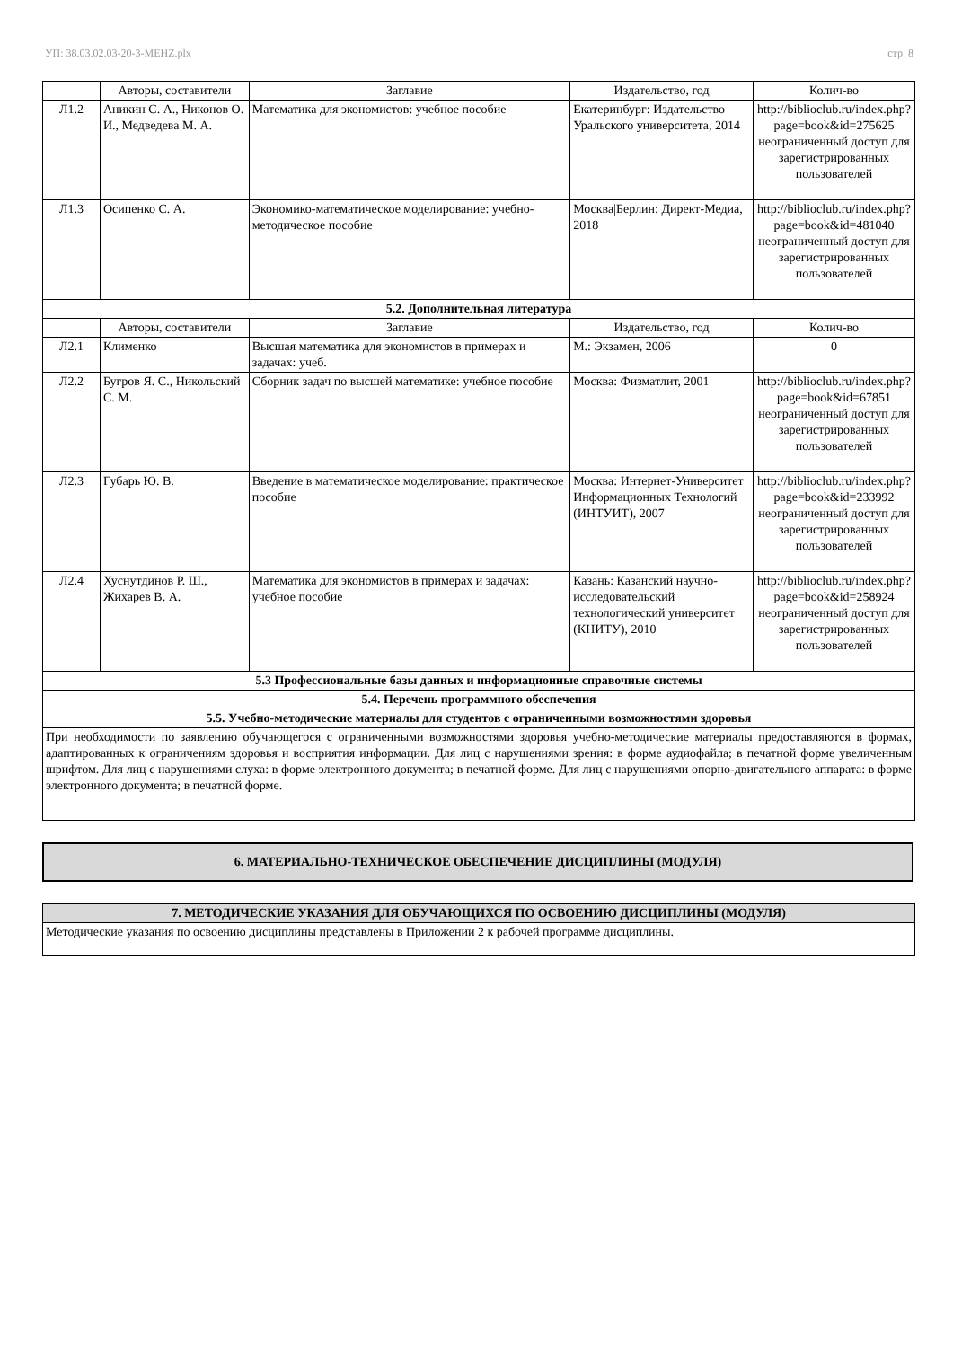УП: 38.03.02.03-20-3-МЕНZ.plx стр. 8
| | Авторы, составители | Заглавие | Издательство, год | Колич-во |
| --- | --- | --- | --- | --- |
| Л1.2 | Аникин С. А., Никонов О. И., Медведева М. А. | Математика для экономистов: учебное пособие | Екатеринбург: Издательство Уральского университета, 2014 | http://biblioclub.ru/index.php?page=book&id=275625 неограниченный доступ для зарегистрированных пользователей |
| Л1.3 | Осипенко С. А. | Экономико-математическое моделирование: учебно-методическое пособие | Москва/Берлин: Директ-Медиа, 2018 | http://biblioclub.ru/index.php?page=book&id=481040 неограниченный доступ для зарегистрированных пользователей |
| 5.2. Дополнительная литература | | | | |
| | Авторы, составители | Заглавие | Издательство, год | Колич-во |
| Л2.1 | Клименко | Высшая математика для экономистов в примерах и задачах: учеб. | М.: Экзамен, 2006 | 0 |
| Л2.2 | Бугров Я. С., Никольский С. М. | Сборник задач по высшей математике: учебное пособие | Москва: Физматлит, 2001 | http://biblioclub.ru/index.php?page=book&id=67851 неограниченный доступ для зарегистрированных пользователей |
| Л2.3 | Губарь Ю. В. | Введение в математическое моделирование: практическое пособие | Москва: Интернет-Университет Информационных Технологий (ИНТУИТ), 2007 | http://biblioclub.ru/index.php?page=book&id=233992 неограниченный доступ для зарегистрированных пользователей |
| Л2.4 | Хуснутдинов Р. Ш., Жихарев В. А. | Математика для экономистов в примерах и задачах: учебное пособие | Казань: Казанский научно-исследовательский технологический университет (КНИТУ), 2010 | http://biblioclub.ru/index.php?page=book&id=258924 неограниченный доступ для зарегистрированных пользователей |
| 5.3 Профессиональные базы данных и информационные справочные системы | | | | |
| 5.4. Перечень программного обеспечения | | | | |
| 5.5. Учебно-методические материалы для студентов с ограниченными возможностями здоровья | | | | |
| При необходимости по заявлению обучающегося с ограниченными возможностями здоровья учебно-методические материалы предоставляются в формах, адаптированных к ограничениям здоровья и восприятия информации. Для лиц с нарушениями зрения: в форме аудиофайла; в печатной форме увеличенным шрифтом. Для лиц с нарушениями слуха: в форме электронного документа; в печатной форме. Для лиц с нарушениями опорно-двигательного аппарата: в форме электронного документа; в печатной форме. | | | | |
6. МАТЕРИАЛЬНО-ТЕХНИЧЕСКОЕ ОБЕСПЕЧЕНИЕ ДИСЦИПЛИНЫ (МОДУЛЯ)
| 7. МЕТОДИЧЕСКИЕ УКАЗАНИЯ ДЛЯ ОБУЧАЮЩИХСЯ ПО ОСВОЕНИЮ ДИСЦИПЛИНЫ (МОДУЛЯ) |
| Методические указания по освоению дисциплины представлены в Приложении 2 к рабочей программе дисциплины. |